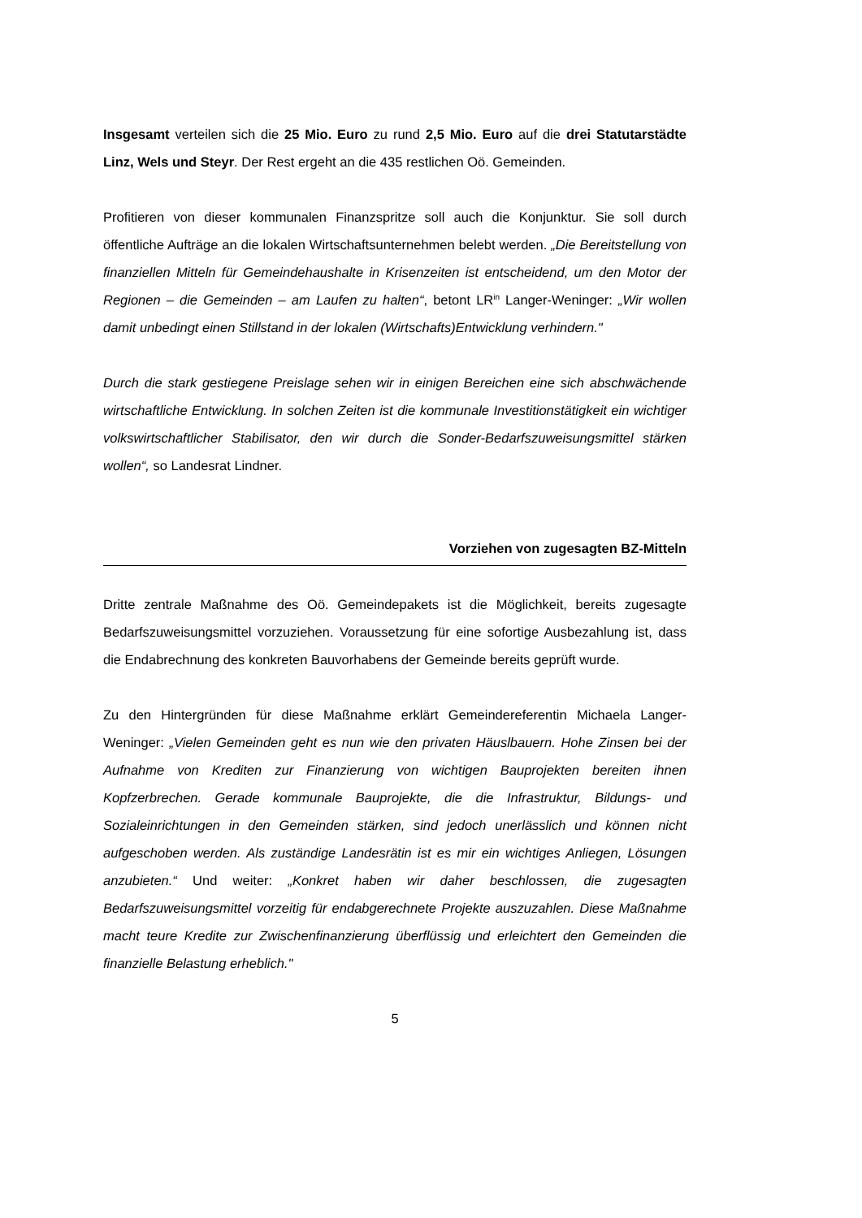Insgesamt verteilen sich die 25 Mio. Euro zu rund 2,5 Mio. Euro auf die drei Statutarstädte Linz, Wels und Steyr. Der Rest ergeht an die 435 restlichen Oö. Gemeinden.
Profitieren von dieser kommunalen Finanzspritze soll auch die Konjunktur. Sie soll durch öffentliche Aufträge an die lokalen Wirtschaftsunternehmen belebt werden. „Die Bereitstellung von finanziellen Mitteln für Gemeindehaushalte in Krisenzeiten ist entscheidend, um den Motor der Regionen – die Gemeinden – am Laufen zu halten“, betont LR<sup>in</sup> Langer-Weninger: „Wir wollen damit unbedingt einen Stillstand in der lokalen (Wirtschafts)Entwicklung verhindern."
Durch die stark gestiegene Preislage sehen wir in einigen Bereichen eine sich abschwächende wirtschaftliche Entwicklung. In solchen Zeiten ist die kommunale Investitionstätigkeit ein wichtiger volkswirtschaftlicher Stabilisator, den wir durch die Sonder-Bedarfszuweisungsmittel stärken wollen“, so Landesrat Lindner.
Vorziehen von zugesagten BZ-Mitteln
Dritte zentrale Maßnahme des Oö. Gemeindepakets ist die Möglichkeit, bereits zugesagte Bedarfszuweisungsmittel vorzuziehen. Voraussetzung für eine sofortige Ausbezahlung ist, dass die Endabrechnung des konkreten Bauvorhabens der Gemeinde bereits geprüft wurde.
Zu den Hintergründen für diese Maßnahme erklärt Gemeindereferentin Michaela Langer-Weninger: „Vielen Gemeinden geht es nun wie den privaten Häuslbauern. Hohe Zinsen bei der Aufnahme von Krediten zur Finanzierung von wichtigen Bauprojekten bereiten ihnen Kopfzerbrechen. Gerade kommunale Bauprojekte, die die Infrastruktur, Bildungs- und Sozialeinrichtungen in den Gemeinden stärken, sind jedoch unerlässlich und können nicht aufgeschoben werden. Als zuständige Landesrätin ist es mir ein wichtiges Anliegen, Lösungen anzubieten.“ Und weiter: „Konkret haben wir daher beschlossen, die zugesagten Bedarfszuweisungsmittel vorzeitig für endabgerechnete Projekte auszuzahlen. Diese Maßnahme macht teure Kredite zur Zwischenfinanzierung überflüssig und erleichtert den Gemeinden die finanzielle Belastung erheblich."
5